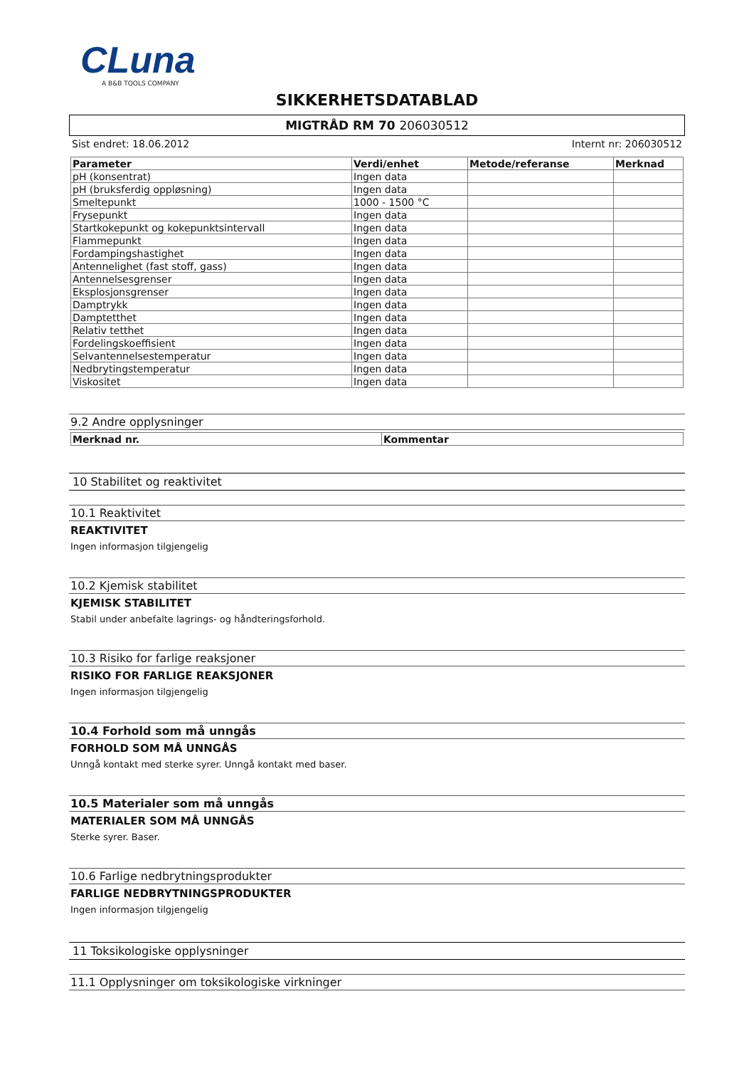CLuna
A B&B TOOLS COMPANY
SIKKERHETSDATABLAD
MIGTRÅD RM 70 206030512
Sist endret: 18.06.2012 Internt nr: 206030512
| Parameter | Verdi/enhet | Metode/referanse | Merknad |
| --- | --- | --- | --- |
| pH (konsentrat) | Ingen data | | |
| pH (bruksferdig oppløsning) | Ingen data | | |
| Smeltepunkt | 1000 - 1500 °C | | |
| Frysepunkt | Ingen data | | |
| Startkokepunkt og kokepunktsintervall | Ingen data | | |
| Flammepunkt | Ingen data | | |
| Fordampingshastighet | Ingen data | | |
| Antennelighet (fast stoff, gass) | Ingen data | | |
| Antennelsesgrenser | Ingen data | | |
| Eksplosjonsgrenser | Ingen data | | |
| Damptrykk | Ingen data | | |
| Damptetthet | Ingen data | | |
| Relativ tetthet | Ingen data | | |
| Fordelingskoeffisient | Ingen data | | |
| Selvantennelsestemperatur | Ingen data | | |
| Nedbrytingstemperatur | Ingen data | | |
| Viskositet | Ingen data | | |
9.2 Andre opplysninger
| Merknad nr. | Kommentar |
| --- | --- |
10 Stabilitet og reaktivitet
10.1 Reaktivitet
REAKTIVITET
Ingen informasjon tilgjengelig
10.2 Kjemisk stabilitet
KJEMISK STABILITET
Stabil under anbefalte lagrings- og håndteringsforhold.
10.3 Risiko for farlige reaksjoner
RISIKO FOR FARLIGE REAKSJONER
Ingen informasjon tilgjengelig
10.4 Forhold som må unngås
FORHOLD SOM MÅ UNNGÅS
Unngå kontakt med sterke syrer. Unngå kontakt med baser.
10.5 Materialer som må unngås
MATERIALER SOM MÅ UNNGÅS
Sterke syrer. Baser.
10.6 Farlige nedbrytningsprodukter
FARLIGE NEDBRYTNINGSPRODUKTER
Ingen informasjon tilgjengelig
11 Toksikologiske opplysninger
11.1 Opplysninger om toksikologiske virkninger